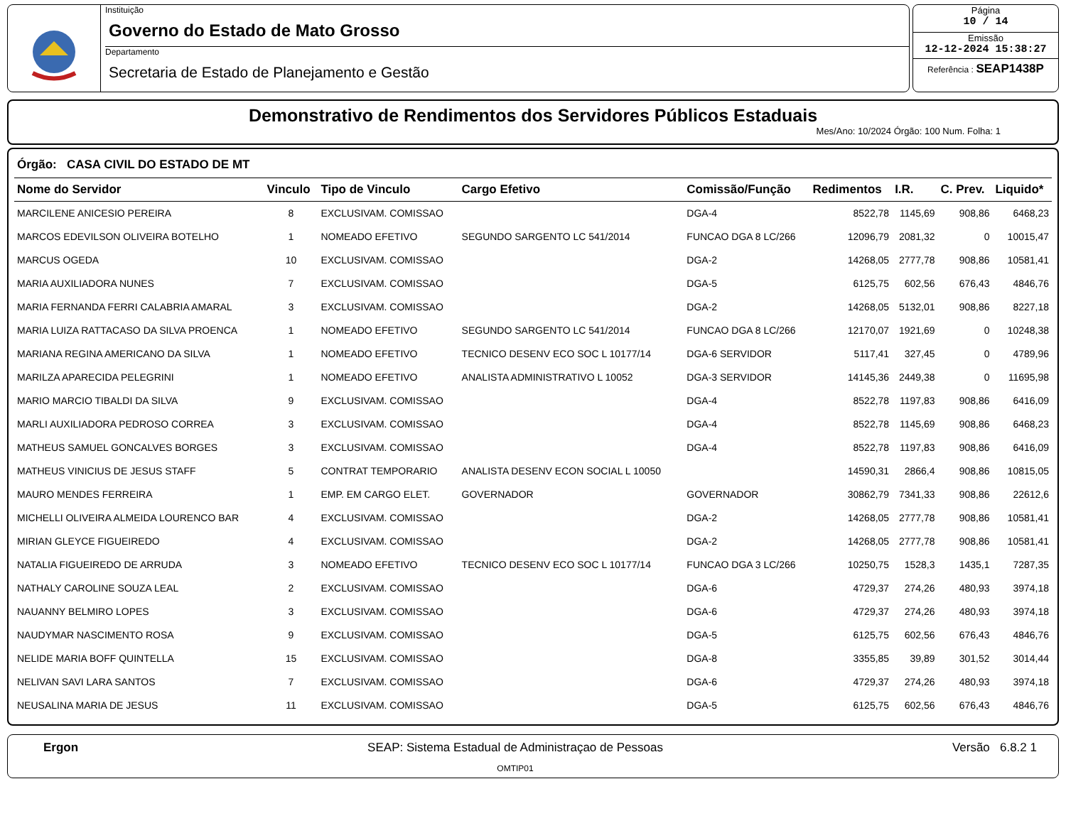Instituição
Governo do Estado de Mato Grosso
Departamento
Secretaria de Estado de Planejamento e Gestão
Página
10 / 14
Emissão
12-12-2024 15:38:27
Referência : SEAP1438P
Demonstrativo de Rendimentos dos Servidores Públicos Estaduais
Mes/Ano: 10/2024 Órgão: 100 Num. Folha: 1
Órgão: CASA CIVIL DO ESTADO DE MT
| Nome do Servidor | Vinculo | Tipo de Vinculo | Cargo Efetivo | Comissão/Função | Redimentos | I.R. | C. Prev. | Liquido* |
| --- | --- | --- | --- | --- | --- | --- | --- | --- |
| MARCILENE ANICESIO PEREIRA | 8 | EXCLUSIVAM. COMISSAO | | DGA-4 | 8522,78 | 1145,69 | 908,86 | 6468,23 |
| MARCOS EDEVILSON OLIVEIRA BOTELHO | 1 | NOMEADO EFETIVO | SEGUNDO SARGENTO LC 541/2014 | FUNCAO DGA 8 LC/266 | 12096,79 | 2081,32 | 0 | 10015,47 |
| MARCUS OGEDA | 10 | EXCLUSIVAM. COMISSAO | | DGA-2 | 14268,05 | 2777,78 | 908,86 | 10581,41 |
| MARIA AUXILIADORA NUNES | 7 | EXCLUSIVAM. COMISSAO | | DGA-5 | 6125,75 | 602,56 | 676,43 | 4846,76 |
| MARIA FERNANDA FERRI CALABRIA AMARAL | 3 | EXCLUSIVAM. COMISSAO | | DGA-2 | 14268,05 | 5132,01 | 908,86 | 8227,18 |
| MARIA LUIZA RATTACASO DA SILVA PROENCA | 1 | NOMEADO EFETIVO | SEGUNDO SARGENTO LC 541/2014 | FUNCAO DGA 8 LC/266 | 12170,07 | 1921,69 | 0 | 10248,38 |
| MARIANA REGINA AMERICANO DA SILVA | 1 | NOMEADO EFETIVO | TECNICO DESENV ECO SOC L 10177/14 | DGA-6 SERVIDOR | 5117,41 | 327,45 | 0 | 4789,96 |
| MARILZA APARECIDA PELEGRINI | 1 | NOMEADO EFETIVO | ANALISTA ADMINISTRATIVO L 10052 | DGA-3 SERVIDOR | 14145,36 | 2449,38 | 0 | 11695,98 |
| MARIO MARCIO TIBALDI DA SILVA | 9 | EXCLUSIVAM. COMISSAO | | DGA-4 | 8522,78 | 1197,83 | 908,86 | 6416,09 |
| MARLI AUXILIADORA PEDROSO CORREA | 3 | EXCLUSIVAM. COMISSAO | | DGA-4 | 8522,78 | 1145,69 | 908,86 | 6468,23 |
| MATHEUS SAMUEL GONCALVES BORGES | 3 | EXCLUSIVAM. COMISSAO | | DGA-4 | 8522,78 | 1197,83 | 908,86 | 6416,09 |
| MATHEUS VINICIUS DE JESUS STAFF | 5 | CONTRAT TEMPORARIO | ANALISTA DESENV ECON SOCIAL L 10050 | | 14590,31 | 2866,4 | 908,86 | 10815,05 |
| MAURO MENDES FERREIRA | 1 | EMP. EM CARGO ELET. | GOVERNADOR | GOVERNADOR | 30862,79 | 7341,33 | 908,86 | 22612,6 |
| MICHELLI OLIVEIRA ALMEIDA LOURENCO BAR | 4 | EXCLUSIVAM. COMISSAO | | DGA-2 | 14268,05 | 2777,78 | 908,86 | 10581,41 |
| MIRIAN GLEYCE FIGUEIREDO | 4 | EXCLUSIVAM. COMISSAO | | DGA-2 | 14268,05 | 2777,78 | 908,86 | 10581,41 |
| NATALIA FIGUEIREDO DE ARRUDA | 3 | NOMEADO EFETIVO | TECNICO DESENV ECO SOC L 10177/14 | FUNCAO DGA 3 LC/266 | 10250,75 | 1528,3 | 1435,1 | 7287,35 |
| NATHALY CAROLINE SOUZA LEAL | 2 | EXCLUSIVAM. COMISSAO | | DGA-6 | 4729,37 | 274,26 | 480,93 | 3974,18 |
| NAUANNY BELMIRO LOPES | 3 | EXCLUSIVAM. COMISSAO | | DGA-6 | 4729,37 | 274,26 | 480,93 | 3974,18 |
| NAUDYMAR NASCIMENTO ROSA | 9 | EXCLUSIVAM. COMISSAO | | DGA-5 | 6125,75 | 602,56 | 676,43 | 4846,76 |
| NELIDE MARIA BOFF QUINTELLA | 15 | EXCLUSIVAM. COMISSAO | | DGA-8 | 3355,85 | 39,89 | 301,52 | 3014,44 |
| NELIVAN SAVI LARA SANTOS | 7 | EXCLUSIVAM. COMISSAO | | DGA-6 | 4729,37 | 274,26 | 480,93 | 3974,18 |
| NEUSALINA MARIA DE JESUS | 11 | EXCLUSIVAM. COMISSAO | | DGA-5 | 6125,75 | 602,56 | 676,43 | 4846,76 |
Ergon SEAP: Sistema Estadual de Administraçao de Pessoas
OMTIP01
Versão 6.8.2 1